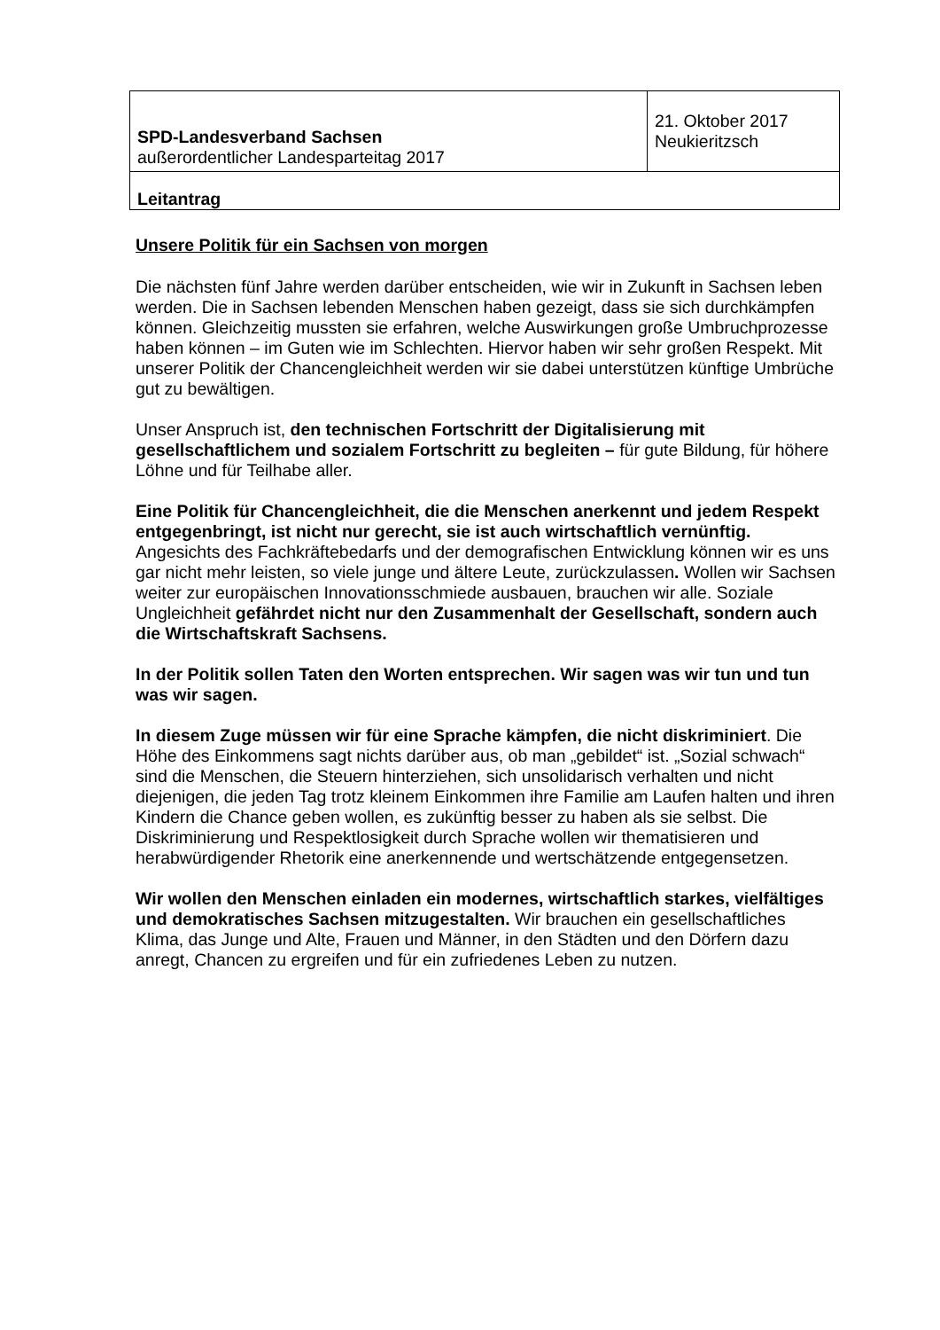| SPD-Landesverband Sachsen außerordentlicher Landesparteitag 2017 | 21. Oktober 2017 Neukieritzsch |
| Leitantrag | |
Unsere Politik für ein Sachsen von morgen
Die nächsten fünf Jahre werden darüber entscheiden, wie wir in Zukunft in Sachsen leben werden. Die in Sachsen lebenden Menschen haben gezeigt, dass sie sich durchkämpfen können. Gleichzeitig mussten sie erfahren, welche Auswirkungen große Umbruchprozesse haben können – im Guten wie im Schlechten. Hiervor haben wir sehr großen Respekt. Mit unserer Politik der Chancengleichheit werden wir sie dabei unterstützen künftige Umbrüche gut zu bewältigen.
Unser Anspruch ist, den technischen Fortschritt der Digitalisierung mit gesellschaftlichem und sozialem Fortschritt zu begleiten – für gute Bildung, für höhere Löhne und für Teilhabe aller.
Eine Politik für Chancengleichheit, die die Menschen anerkennt und jedem Respekt entgegenbringt, ist nicht nur gerecht, sie ist auch wirtschaftlich vernünftig. Angesichts des Fachkräftebedarfs und der demografischen Entwicklung können wir es uns gar nicht mehr leisten, so viele junge und ältere Leute, zurückzulassen. Wollen wir Sachsen weiter zur europäischen Innovationsschmiede ausbauen, brauchen wir alle. Soziale Ungleichheit gefährdet nicht nur den Zusammenhalt der Gesellschaft, sondern auch die Wirtschaftskraft Sachsens.
In der Politik sollen Taten den Worten entsprechen. Wir sagen was wir tun und tun was wir sagen.
In diesem Zuge müssen wir für eine Sprache kämpfen, die nicht diskriminiert. Die Höhe des Einkommens sagt nichts darüber aus, ob man „gebildet“ ist. „Sozial schwach“ sind die Menschen, die Steuern hinterziehen, sich unsolidarisch verhalten und nicht diejenigen, die jeden Tag trotz kleinem Einkommen ihre Familie am Laufen halten und ihren Kindern die Chance geben wollen, es zukünftig besser zu haben als sie selbst. Die Diskriminierung und Respektlosigkeit durch Sprache wollen wir thematisieren und herabwürdigender Rhetorik eine anerkennende und wertschätzende entgegensetzen.
Wir wollen den Menschen einladen ein modernes, wirtschaftlich starkes, vielfältiges und demokratisches Sachsen mitzugestalten. Wir brauchen ein gesellschaftliches Klima, das Junge und Alte, Frauen und Männer, in den Städten und den Dörfern dazu anregt, Chancen zu ergreifen und für ein zufriedenes Leben zu nutzen.